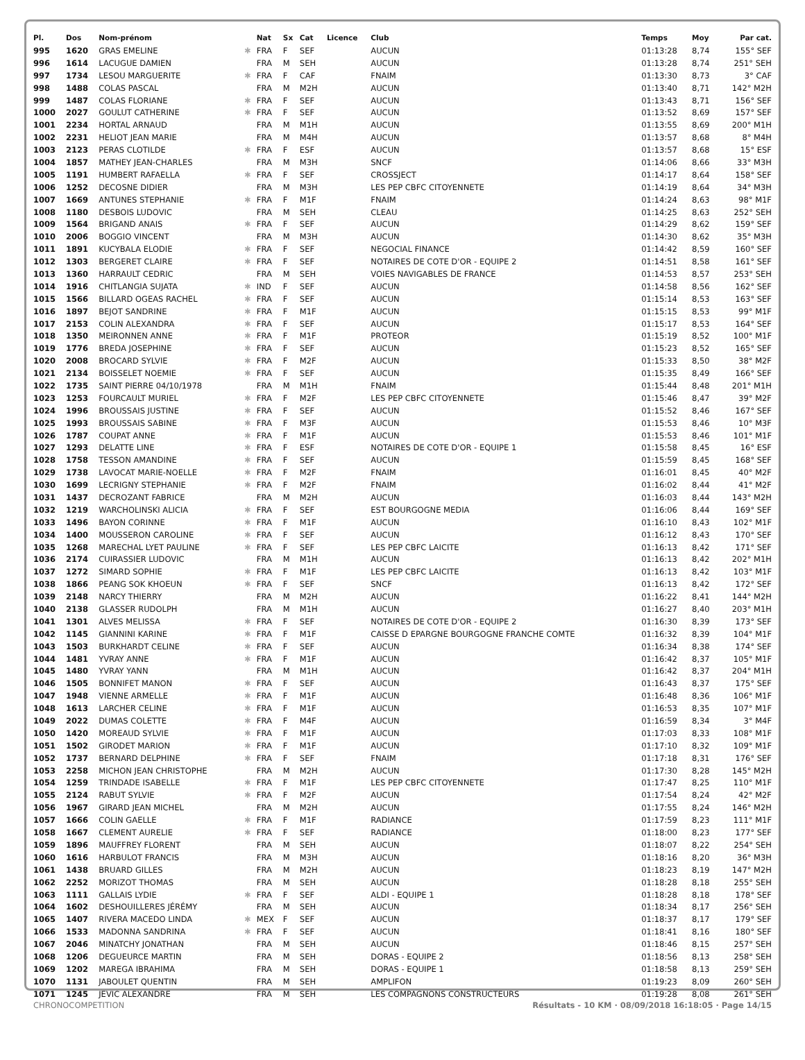| Pl. | Dos | Nom-prénom | | Nat | Sx | Cat | Licence | Club | Temps | Moy | Par cat. |
| --- | --- | --- | --- | --- | --- | --- | --- | --- | --- | --- | --- |
| 995 | 1620 | GRAS EMELINE | ✱ | FRA | F | SEF | | AUCUN | 01:13:28 | 8,74 | 155° SEF |
| 996 | 1614 | LACUGUE DAMIEN | | FRA | M | SEH | | AUCUN | 01:13:28 | 8,74 | 251° SEH |
| 997 | 1734 | LESOU MARGUERITE | ✱ | FRA | F | CAF | | FNAIM | 01:13:30 | 8,73 | 3° CAF |
| 998 | 1488 | COLAS PASCAL | | FRA | M | M2H | | AUCUN | 01:13:40 | 8,71 | 142° M2H |
| 999 | 1487 | COLAS FLORIANE | ✱ | FRA | F | SEF | | AUCUN | 01:13:43 | 8,71 | 156° SEF |
| 1000 | 2027 | GOULUT CATHERINE | ✱ | FRA | F | SEF | | AUCUN | 01:13:52 | 8,69 | 157° SEF |
| 1001 | 2234 | HORTAL ARNAUD | | FRA | M | M1H | | AUCUN | 01:13:55 | 8,69 | 200° M1H |
| 1002 | 2231 | HELIOT JEAN MARIE | | FRA | M | M4H | | AUCUN | 01:13:57 | 8,68 | 8° M4H |
| 1003 | 2123 | PERAS CLOTILDE | ✱ | FRA | F | ESF | | AUCUN | 01:13:57 | 8,68 | 15° ESF |
| 1004 | 1857 | MATHEY JEAN-CHARLES | | FRA | M | M3H | | SNCF | 01:14:06 | 8,66 | 33° M3H |
| 1005 | 1191 | HUMBERT RAFAELLA | ✱ | FRA | F | SEF | | CROSSJECT | 01:14:17 | 8,64 | 158° SEF |
| 1006 | 1252 | DECOSNE DIDIER | | FRA | M | M3H | | LES PEP CBFC CITOYENNETE | 01:14:19 | 8,64 | 34° M3H |
| 1007 | 1669 | ANTUNES STEPHANIE | ✱ | FRA | F | M1F | | FNAIM | 01:14:24 | 8,63 | 98° M1F |
| 1008 | 1180 | DESBOIS LUDOVIC | | FRA | M | SEH | | CLEAU | 01:14:25 | 8,63 | 252° SEH |
| 1009 | 1564 | BRIGAND ANAIS | ✱ | FRA | F | SEF | | AUCUN | 01:14:29 | 8,62 | 159° SEF |
| 1010 | 2006 | BOGGIO VINCENT | | FRA | M | M3H | | AUCUN | 01:14:30 | 8,62 | 35° M3H |
| 1011 | 1891 | KUCYBALA ELODIE | ✱ | FRA | F | SEF | | NEGOCIAL FINANCE | 01:14:42 | 8,59 | 160° SEF |
| 1012 | 1303 | BERGERET CLAIRE | ✱ | FRA | F | SEF | | NOTAIRES DE COTE D'OR - EQUIPE 2 | 01:14:51 | 8,58 | 161° SEF |
| 1013 | 1360 | HARRAULT CEDRIC | | FRA | M | SEH | | VOIES NAVIGABLES DE FRANCE | 01:14:53 | 8,57 | 253° SEH |
| 1014 | 1916 | CHITLANGIA SUJATA | ✱ | IND | F | SEF | | AUCUN | 01:14:58 | 8,56 | 162° SEF |
| 1015 | 1566 | BILLARD OGEAS RACHEL | ✱ | FRA | F | SEF | | AUCUN | 01:15:14 | 8,53 | 163° SEF |
| 1016 | 1897 | BEJOT SANDRINE | ✱ | FRA | F | M1F | | AUCUN | 01:15:15 | 8,53 | 99° M1F |
| 1017 | 2153 | COLIN ALEXANDRA | ✱ | FRA | F | SEF | | AUCUN | 01:15:17 | 8,53 | 164° SEF |
| 1018 | 1350 | MEIRONNEN ANNE | ✱ | FRA | F | M1F | | PROTEOR | 01:15:19 | 8,52 | 100° M1F |
| 1019 | 1776 | BREDA JOSEPHINE | ✱ | FRA | F | SEF | | AUCUN | 01:15:23 | 8,52 | 165° SEF |
| 1020 | 2008 | BROCARD SYLVIE | ✱ | FRA | F | M2F | | AUCUN | 01:15:33 | 8,50 | 38° M2F |
| 1021 | 2134 | BOISSELET NOEMIE | ✱ | FRA | F | SEF | | AUCUN | 01:15:35 | 8,49 | 166° SEF |
| 1022 | 1735 | SAINT PIERRE 04/10/1978 | | FRA | M | M1H | | FNAIM | 01:15:44 | 8,48 | 201° M1H |
| 1023 | 1253 | FOURCAULT MURIEL | ✱ | FRA | F | M2F | | LES PEP CBFC CITOYENNETE | 01:15:46 | 8,47 | 39° M2F |
| 1024 | 1996 | BROUSSAIS JUSTINE | ✱ | FRA | F | SEF | | AUCUN | 01:15:52 | 8,46 | 167° SEF |
| 1025 | 1993 | BROUSSAIS SABINE | ✱ | FRA | F | M3F | | AUCUN | 01:15:53 | 8,46 | 10° M3F |
| 1026 | 1787 | COUPAT ANNE | ✱ | FRA | F | M1F | | AUCUN | 01:15:53 | 8,46 | 101° M1F |
| 1027 | 1293 | DELATTE LINE | ✱ | FRA | F | ESF | | NOTAIRES DE COTE D'OR - EQUIPE 1 | 01:15:58 | 8,45 | 16° ESF |
| 1028 | 1758 | TESSON AMANDINE | ✱ | FRA | F | SEF | | AUCUN | 01:15:59 | 8,45 | 168° SEF |
| 1029 | 1738 | LAVOCAT MARIE-NOELLE | ✱ | FRA | F | M2F | | FNAIM | 01:16:01 | 8,45 | 40° M2F |
| 1030 | 1699 | LECRIGNY STEPHANIE | ✱ | FRA | F | M2F | | FNAIM | 01:16:02 | 8,44 | 41° M2F |
| 1031 | 1437 | DECROZANT FABRICE | | FRA | M | M2H | | AUCUN | 01:16:03 | 8,44 | 143° M2H |
| 1032 | 1219 | WARCHOLINSKI ALICIA | ✱ | FRA | F | SEF | | EST BOURGOGNE MEDIA | 01:16:06 | 8,44 | 169° SEF |
| 1033 | 1496 | BAYON CORINNE | ✱ | FRA | F | M1F | | AUCUN | 01:16:10 | 8,43 | 102° M1F |
| 1034 | 1400 | MOUSSERON CAROLINE | ✱ | FRA | F | SEF | | AUCUN | 01:16:12 | 8,43 | 170° SEF |
| 1035 | 1268 | MARECHAL LYET PAULINE | ✱ | FRA | F | SEF | | LES PEP CBFC LAICITE | 01:16:13 | 8,42 | 171° SEF |
| 1036 | 2174 | CUIRASSIER LUDOVIC | | FRA | M | M1H | | AUCUN | 01:16:13 | 8,42 | 202° M1H |
| 1037 | 1272 | SIMARD SOPHIE | ✱ | FRA | F | M1F | | LES PEP CBFC LAICITE | 01:16:13 | 8,42 | 103° M1F |
| 1038 | 1866 | PEANG SOK KHOEUN | ✱ | FRA | F | SEF | | SNCF | 01:16:13 | 8,42 | 172° SEF |
| 1039 | 2148 | NARCY THIERRY | | FRA | M | M2H | | AUCUN | 01:16:22 | 8,41 | 144° M2H |
| 1040 | 2138 | GLASSER RUDOLPH | | FRA | M | M1H | | AUCUN | 01:16:27 | 8,40 | 203° M1H |
| 1041 | 1301 | ALVES MELISSA | ✱ | FRA | F | SEF | | NOTAIRES DE COTE D'OR - EQUIPE 2 | 01:16:30 | 8,39 | 173° SEF |
| 1042 | 1145 | GIANNINI KARINE | ✱ | FRA | F | M1F | | CAISSE D EPARGNE BOURGOGNE FRANCHE COMTE | 01:16:32 | 8,39 | 104° M1F |
| 1043 | 1503 | BURKHARDT CELINE | ✱ | FRA | F | SEF | | AUCUN | 01:16:34 | 8,38 | 174° SEF |
| 1044 | 1481 | YVRAY ANNE | ✱ | FRA | F | M1F | | AUCUN | 01:16:42 | 8,37 | 105° M1F |
| 1045 | 1480 | YVRAY YANN | | FRA | M | M1H | | AUCUN | 01:16:42 | 8,37 | 204° M1H |
| 1046 | 1505 | BONNIFET MANON | ✱ | FRA | F | SEF | | AUCUN | 01:16:43 | 8,37 | 175° SEF |
| 1047 | 1948 | VIENNE ARMELLE | ✱ | FRA | F | M1F | | AUCUN | 01:16:48 | 8,36 | 106° M1F |
| 1048 | 1613 | LARCHER CELINE | ✱ | FRA | F | M1F | | AUCUN | 01:16:53 | 8,35 | 107° M1F |
| 1049 | 2022 | DUMAS COLETTE | ✱ | FRA | F | M4F | | AUCUN | 01:16:59 | 8,34 | 3° M4F |
| 1050 | 1420 | MOREAUD SYLVIE | ✱ | FRA | F | M1F | | AUCUN | 01:17:03 | 8,33 | 108° M1F |
| 1051 | 1502 | GIRODET MARION | ✱ | FRA | F | M1F | | AUCUN | 01:17:10 | 8,32 | 109° M1F |
| 1052 | 1737 | BERNARD DELPHINE | ✱ | FRA | F | SEF | | FNAIM | 01:17:18 | 8,31 | 176° SEF |
| 1053 | 2258 | MICHON JEAN CHRISTOPHE | | FRA | M | M2H | | AUCUN | 01:17:30 | 8,28 | 145° M2H |
| 1054 | 1259 | TRINDADE ISABELLE | ✱ | FRA | F | M1F | | LES PEP CBFC CITOYENNETE | 01:17:47 | 8,25 | 110° M1F |
| 1055 | 2124 | RABUT SYLVIE | ✱ | FRA | F | M2F | | AUCUN | 01:17:54 | 8,24 | 42° M2F |
| 1056 | 1967 | GIRARD JEAN MICHEL | | FRA | M | M2H | | AUCUN | 01:17:55 | 8,24 | 146° M2H |
| 1057 | 1666 | COLIN GAELLE | ✱ | FRA | F | M1F | | RADIANCE | 01:17:59 | 8,23 | 111° M1F |
| 1058 | 1667 | CLEMENT AURELIE | ✱ | FRA | F | SEF | | RADIANCE | 01:18:00 | 8,23 | 177° SEF |
| 1059 | 1896 | MAUFFREY FLORENT | | FRA | M | SEH | | AUCUN | 01:18:07 | 8,22 | 254° SEH |
| 1060 | 1616 | HARBULOT FRANCIS | | FRA | M | M3H | | AUCUN | 01:18:16 | 8,20 | 36° M3H |
| 1061 | 1438 | BRUARD GILLES | | FRA | M | M2H | | AUCUN | 01:18:23 | 8,19 | 147° M2H |
| 1062 | 2252 | MORIZOT THOMAS | | FRA | M | SEH | | AUCUN | 01:18:28 | 8,18 | 255° SEH |
| 1063 | 1111 | GALLAIS LYDIE | ✱ | FRA | F | SEF | | ALDI - EQUIPE 1 | 01:18:28 | 8,18 | 178° SEF |
| 1064 | 1602 | DESHOUILLERES JÉRÉMY | | FRA | M | SEH | | AUCUN | 01:18:34 | 8,17 | 256° SEH |
| 1065 | 1407 | RIVERA MACEDO LINDA | ✱ | MEX | F | SEF | | AUCUN | 01:18:37 | 8,17 | 179° SEF |
| 1066 | 1533 | MADONNA SANDRINA | ✱ | FRA | F | SEF | | AUCUN | 01:18:41 | 8,16 | 180° SEF |
| 1067 | 2046 | MINATCHY JONATHAN | | FRA | M | SEH | | AUCUN | 01:18:46 | 8,15 | 257° SEH |
| 1068 | 1206 | DEGUEURCE MARTIN | | FRA | M | SEH | | DORAS - EQUIPE 2 | 01:18:56 | 8,13 | 258° SEH |
| 1069 | 1202 | MAREGA IBRAHIMA | | FRA | M | SEH | | DORAS - EQUIPE 1 | 01:18:58 | 8,13 | 259° SEH |
| 1070 | 1131 | JABOULET QUENTIN | | FRA | M | SEH | | AMPLIFON | 01:19:23 | 8,09 | 260° SEH |
| 1071 | 1245 | JEVIC ALEXANDRE | | FRA | M | SEH | | LES COMPAGNONS CONSTRUCTEURS | 01:19:28 | 8,08 | 261° SEH |
CHRONOCOMPETITION Résultats - 10 KM · 08/09/2018 16:18:05 · Page 14/15